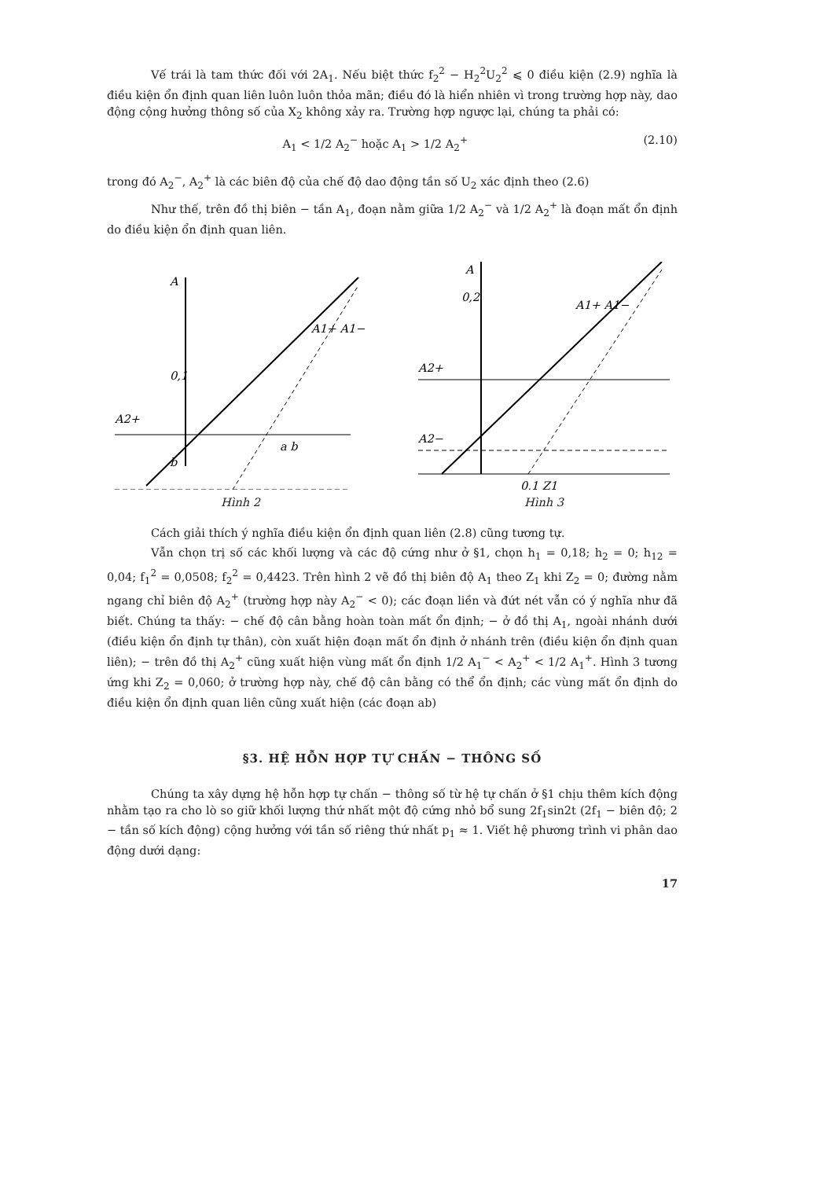Vế trái là tam thức đối với 2A<sub>1</sub>. Nếu biệt thức f<sub>2</sub><sup>2</sup> − H<sub>2</sub><sup>2</sup>U<sub>2</sub><sup>2</sup> ⩽ 0 điều kiện (2.9) nghĩa là điều kiện ổn định quan liên luôn luôn thỏa mãn; điều đó là hiển nhiên vì trong trường hợp này, dao động cộng hưởng thông số của X<sub>2</sub> không xảy ra. Trường hợp ngược lại, chúng ta phải có:
A<sub>1</sub> < 1/2 A<sub>2</sub><sup>−</sup> hoặc A<sub>1</sub> > 1/2 A<sub>2</sub><sup>+</sup> (2.10)
trong đó A<sub>2</sub><sup>−</sup>, A<sub>2</sub><sup>+</sup> là các biên độ của chế độ dao động tần số U<sub>2</sub> xác định theo (2.6)
Như thế, trên đồ thị biên − tần A<sub>1</sub>, đoạn nằm giữa 1/2 A<sub>2</sub><sup>−</sup> và 1/2 A<sub>2</sub><sup>+</sup> là đoạn mất ổn định do điều kiện ổn định quan liên.
A
0,1
A2+
b
A1+ A1−
a b
Hình 2
A
0,2
A2+
A2−
A1+ A1−
0,1 Z1
Hình 3
Cách giải thích ý nghĩa điều kiện ổn định quan liên (2.8) cũng tương tự.
Vẫn chọn trị số các khối lượng và các độ cứng như ở §1, chọn h<sub>1</sub> = 0,18; h<sub>2</sub> = 0; h<sub>12</sub> = 0,04; f<sub>1</sub><sup>2</sup> = 0,0508; f<sub>2</sub><sup>2</sup> = 0,4423. Trên hình 2 vẽ đồ thị biên độ A<sub>1</sub> theo Z<sub>1</sub> khi Z<sub>2</sub> = 0; đường nằm ngang chỉ biên độ A<sub>2</sub><sup>+</sup> (trường hợp này A<sub>2</sub><sup>−</sup> < 0); các đoạn liền và đứt nét vẫn có ý nghĩa như đã biết. Chúng ta thấy: − chế độ cân bằng hoàn toàn mất ổn định; − ở đồ thị A<sub>1</sub>, ngoài nhánh dưới (điều kiện ổn định tự thân), còn xuất hiện đoạn mất ổn định ở nhánh trên (điều kiện ổn định quan liên); − trên đồ thị A<sub>2</sub><sup>+</sup> cũng xuất hiện vùng mất ổn định 1/2 A<sub>1</sub><sup>−</sup> < A<sub>2</sub><sup>+</sup> < 1/2 A<sub>1</sub><sup>+</sup>. Hình 3 tương ứng khi Z<sub>2</sub> = 0,060; ở trường hợp này, chế độ cân bằng có thể ổn định; các vùng mất ổn định do điều kiện ổn định quan liên cũng xuất hiện (các đoạn ab)
§3. HỆ HỖN HỢP TỰ CHẤN − THÔNG SỐ
Chúng ta xây dựng hệ hỗn hợp tự chấn − thông số từ hệ tự chấn ở §1 chịu thêm kích động nhằm tạo ra cho lò so giữ khối lượng thứ nhất một độ cứng nhỏ bổ sung 2f<sub>1</sub>sin2t (2f<sub>1</sub> − biên độ; 2 − tần số kích động) cộng hưởng với tần số riêng thứ nhất p<sub>1</sub> ≈ 1. Viết hệ phương trình vi phân dao động dưới dạng:
17